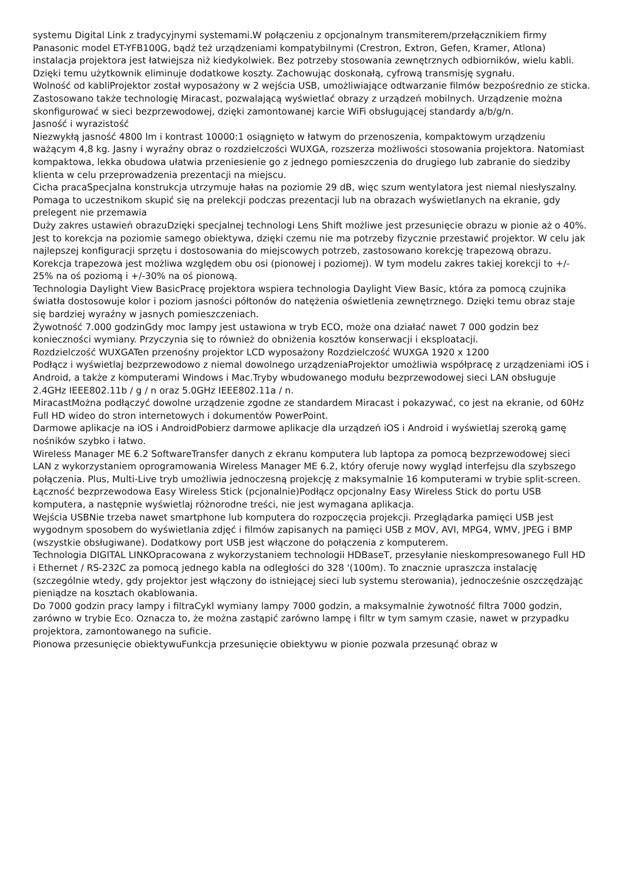systemu Digital Link z tradycyjnymi systemami.W połączeniu z opcjonalnym transmiterem/przełącznikiem firmy Panasonic model ET-YFB100G, bądź też urządzeniami kompatybilnymi (Crestron, Extron, Gefen, Kramer, Atlona) instalacja projektora jest łatwiejsza niż kiedykolwiek. Bez potrzeby stosowania zewnętrznych odbiorników, wielu kabli. Dzięki temu użytkownik eliminuje dodatkowe koszty. Zachowując doskonałą, cyfrową transmisję sygnału.
Wolność od kabliProjektor został wyposażony w 2 wejścia USB, umożliwiające odtwarzanie filmów bezpośrednio ze sticka. Zastosowano także technologię Miracast, pozwalającą wyświetlać obrazy z urządzeń mobilnych. Urządzenie można skonfigurować w sieci bezprzewodowej, dzięki zamontowanej karcie WiFi obsługującej standardy a/b/g/n.
Jasność i wyrazistość
Niezwykłą jasność 4800 lm i kontrast 10000:1 osiągnięto w łatwym do przenoszenia, kompaktowym urządzeniu ważącym 4,8 kg. Jasny i wyraźny obraz o rozdzielczości WUXGA, rozszerza możliwości stosowania projektora. Natomiast kompaktowa, lekka obudowa ułatwia przeniesienie go z jednego pomieszczenia do drugiego lub zabranie do siedziby klienta w celu przeprowadzenia prezentacji na miejscu.
Cicha pracaSpecjalna konstrukcja utrzymuje hałas na poziomie 29 dB, więc szum wentylatora jest niemal niesłyszalny. Pomaga to uczestnikom skupić się na prelekcji podczas prezentacji lub na obrazach wyświetlanych na ekranie, gdy prelegent nie przemawia
Duży zakres ustawień obrazuDzięki specjalnej technologi Lens Shift możliwe jest przesunięcie obrazu w pionie aż o 40%. Jest to korekcja na poziomie samego obiektywa, dzięki czemu nie ma potrzeby fizycznie przestawić projektor. W celu jak najlepszej konfiguracji sprzętu i dostosowania do miejscowych potrzeb, zastosowano korekcję trapezową obrazu. Korekcja trapezowa jest możliwa względem obu osi (pionowej i poziomej). W tym modelu zakres takiej korekcji to +/- 25% na oś poziomą i +/-30% na oś pionową.
Technologia Daylight View BasicPracę projektora wspiera technologia Daylight View Basic, która za pomocą czujnika światła dostosowuje kolor i poziom jasności półtonów do natężenia oświetlenia zewnętrznego. Dzięki temu obraz staje się bardziej wyraźny w jasnych pomieszczeniach.
Żywotność 7.000 godzinGdy moc lampy jest ustawiona w tryb ECO, może ona działać nawet 7 000 godzin bez konieczności wymiany. Przyczynia się to również do obniżenia kosztów konserwacji i eksploatacji.
Rozdzielczość WUXGATen przenośny projektor LCD wyposażony Rozdzielczość WUXGA 1920 x 1200
Podłącz i wyświetlaj bezprzewodowo z niemal dowolnego urządzeniaProjektor umożliwia współpracę z urządzeniami iOS i Android, a także z komputerami Windows i Mac.Tryby wbudowanego modułu bezprzewodowej sieci LAN obsługuje 2.4GHz IEEE802.11b / g / n oraz 5.0GHz IEEE802.11a / n.
MiracastMożna podłączyć dowolne urządzenie zgodne ze standardem Miracast i pokazywać, co jest na ekranie, od 60Hz Full HD wideo do stron internetowych i dokumentów PowerPoint.
Darmowe aplikacje na iOS i AndroidPobierz darmowe aplikacje dla urządzeń iOS i Android i wyświetlaj szeroką gamę nośników szybko i łatwo.
Wireless Manager ME 6.2 SoftwareTransfer danych z ekranu komputera lub laptopa za pomocą bezprzewodowej sieci LAN z wykorzystaniem oprogramowania Wireless Manager ME 6.2, który oferuje nowy wygląd interfejsu dla szybszego połączenia. Plus, Multi-Live tryb umożliwia jednoczesną projekcję z maksymalnie 16 komputerami w trybie split-screen.
Łączność bezprzewodowa Easy Wireless Stick (pcjonalnie)Podłącz opcjonalny Easy Wireless Stick do portu USB komputera, a następnie wyświetlaj różnorodne treści, nie jest wymagana aplikacja.
Wejścia USBNie trzeba nawet smartphone lub komputera do rozpoczęcia projekcji. Przeglądarka pamięci USB jest wygodnym sposobem do wyświetlania zdjęć i filmów zapisanych na pamięci USB z MOV, AVI, MPG4, WMV, JPEG i BMP (wszystkie obsługiwane). Dodatkowy port USB jest włączone do połączenia z komputerem.
Technologia DIGITAL LINKOpracowana z wykorzystaniem technologii HDBaseT, przesyłanie nieskompresowanego Full HD i Ethernet / RS-232C za pomocą jednego kabla na odległości do 328 '(100m). To znacznie upraszcza instalację (szczególnie wtedy, gdy projektor jest włączony do istniejącej sieci lub systemu sterowania), jednocześnie oszczędzając pieniądze na kosztach okablowania.
Do 7000 godzin pracy lampy i filtraCykl wymiany lampy 7000 godzin, a maksymalnie żywotność filtra 7000 godzin, zarówno w trybie Eco. Oznacza to, że można zastąpić zarówno lampę i filtr w tym samym czasie, nawet w przypadku projektora, zamontowanego na suficie.
Pionowa przesunięcie obiektywuFunkcja przesunięcie obiektywu w pionie pozwala przesunąć obraz w